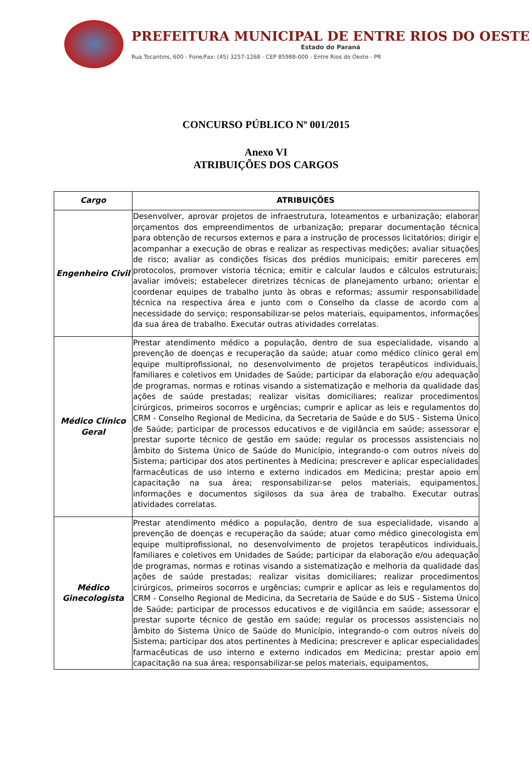PREFEITURA MUNICIPAL DE ENTRE RIOS DO OESTE
Estado do Paraná
Rua Tocantins, 600 - Fone/Fax: (45) 3257-1268 - CEP 85988-000 - Entre Rios do Oeste - PR
CONCURSO PÚBLICO Nº 001/2015
Anexo VI
ATRIBUIÇÕES DOS CARGOS
| Cargo | ATRIBUIÇÕES |
| --- | --- |
| Engenheiro Civil | Desenvolver, aprovar projetos de infraestrutura, loteamentos e urbanização; elaborar orçamentos dos empreendimentos de urbanização; preparar documentação técnica para obtenção de recursos externos e para a instrução de processos licitatórios; dirigir e acompanhar a execução de obras e realizar as respectivas medições; avaliar situações de risco; avaliar as condições físicas dos prédios municipais; emitir pareceres em protocolos, promover vistoria técnica; emitir e calcular laudos e cálculos estruturais; avaliar imóveis; estabelecer diretrizes técnicas de planejamento urbano; orientar e coordenar equipes de trabalho junto às obras e reformas; assumir responsabilidade técnica na respectiva área e junto com o Conselho da classe de acordo com a necessidade do serviço; responsabilizar-se pelos materiais, equipamentos, informações da sua área de trabalho. Executar outras atividades correlatas. |
| Médico Clínico Geral | Prestar atendimento médico a população, dentro de sua especialidade, visando a prevenção de doenças e recuperação da saúde; atuar como médico clínico geral em equipe multiprofissional, no desenvolvimento de projetos terapêuticos individuais, familiares e coletivos em Unidades de Saúde; participar da elaboração e/ou adequação de programas, normas e rotinas visando a sistematização e melhoria da qualidade das ações de saúde prestadas; realizar visitas domiciliares; realizar procedimentos cirúrgicos, primeiros socorros e urgências; cumprir e aplicar as leis e regulamentos do CRM - Conselho Regional de Medicina, da Secretaria de Saúde e do SUS - Sistema Único de Saúde; participar de processos educativos e de vigilância em saúde; assessorar e prestar suporte técnico de gestão em saúde; regular os processos assistenciais no âmbito do Sistema Único de Saúde do Município, integrando-o com outros níveis do Sistema; participar dos atos pertinentes à Medicina; prescrever e aplicar especialidades farmacêuticas de uso interno e externo indicados em Medicina; prestar apoio em capacitação na sua área; responsabilizar-se pelos materiais, equipamentos, informações e documentos sigilosos da sua área de trabalho. Executar outras atividades correlatas. |
| Médico Ginecologista | Prestar atendimento médico a população, dentro de sua especialidade, visando a prevenção de doenças e recuperação da saúde; atuar como médico ginecologista em equipe multiprofissional, no desenvolvimento de projetos terapêuticos individuais, familiares e coletivos em Unidades de Saúde; participar da elaboração e/ou adequação de programas, normas e rotinas visando a sistematização e melhoria da qualidade das ações de saúde prestadas; realizar visitas domiciliares; realizar procedimentos cirúrgicos, primeiros socorros e urgências; cumprir e aplicar as leis e regulamentos do CRM - Conselho Regional de Medicina, da Secretaria de Saúde e do SUS - Sistema Único de Saúde; participar de processos educativos e de vigilância em saúde; assessorar e prestar suporte técnico de gestão em saúde; regular os processos assistenciais no âmbito do Sistema Único de Saúde do Município, integrando-o com outros níveis do Sistema; participar dos atos pertinentes à Medicina; prescrever e aplicar especialidades farmacêuticas de uso interno e externo indicados em Medicina; prestar apoio em capacitação na sua área; responsabilizar-se pelos materiais, equipamentos, |